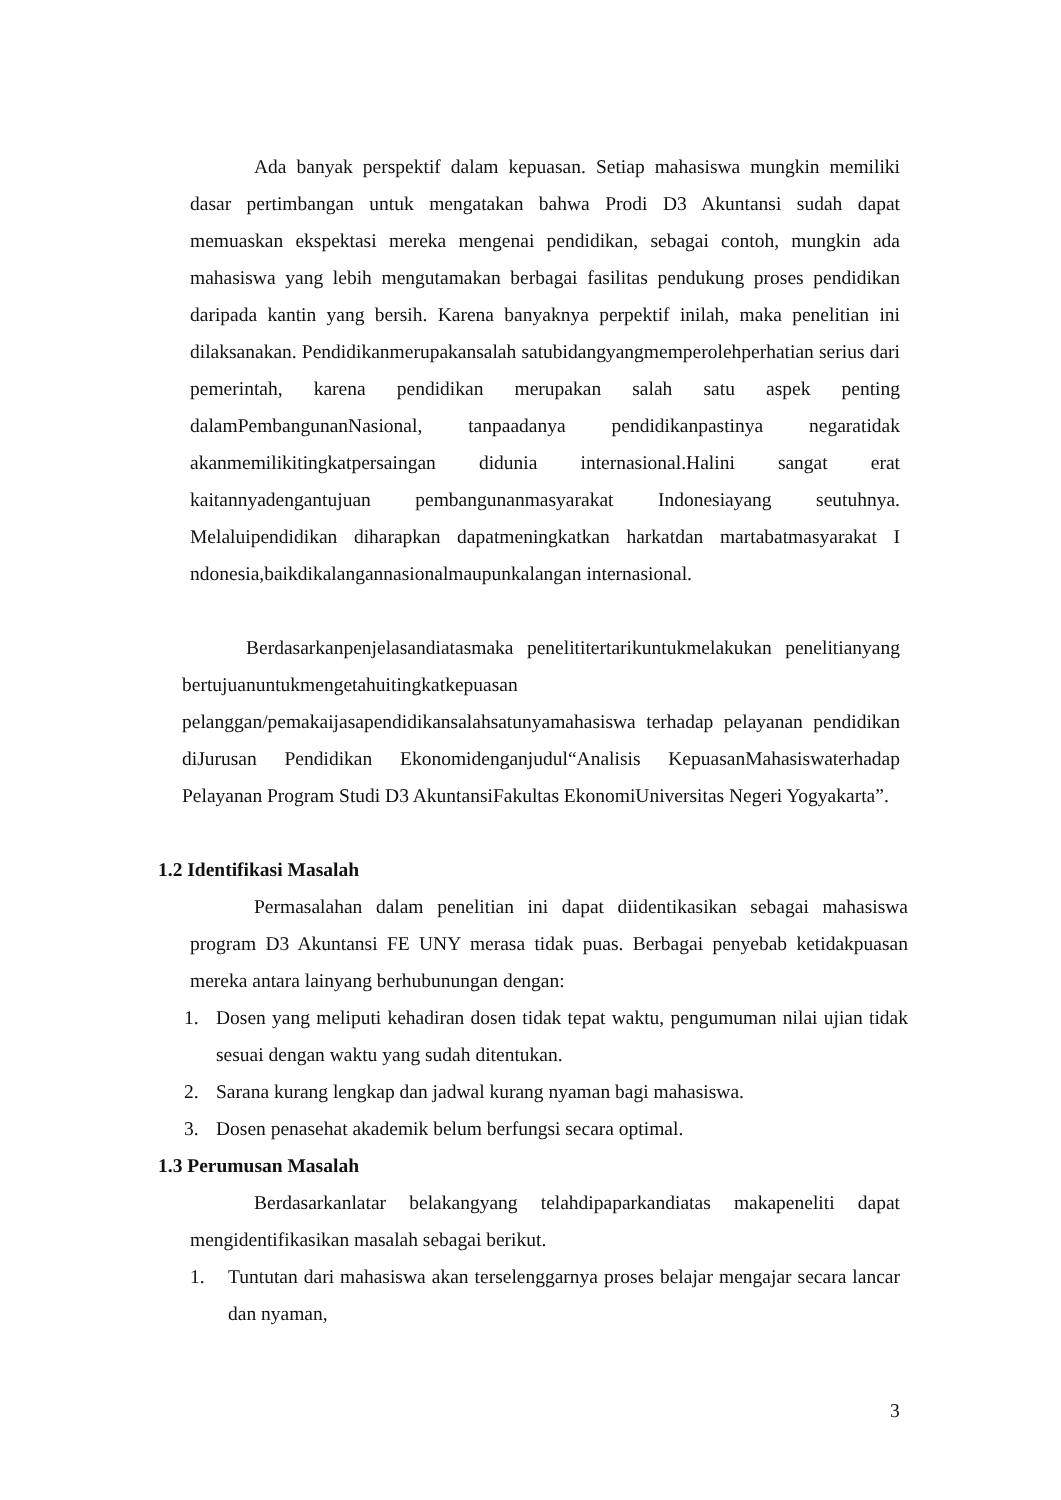Ada banyak perspektif dalam kepuasan. Setiap mahasiswa mungkin memiliki dasar pertimbangan untuk mengatakan bahwa Prodi D3 Akuntansi sudah dapat memuaskan ekspektasi mereka mengenai pendidikan, sebagai contoh, mungkin ada mahasiswa yang lebih mengutamakan berbagai fasilitas pendukung proses pendidikan daripada kantin yang bersih. Karena banyaknya perpektif inilah, maka penelitian ini dilaksanakan. Pendidikanmerupakansalah satubidangyangmemperolehperhatian serius dari pemerintah, karena pendidikan merupakan salah satu aspek penting dalamPembangunanNasional, tanpaadanya pendidikanpastinya negaratidak akanmemilikitingkatpersaingan didunia internasional.Halini sangat erat kaitannyadengantujuan pembangunanmasyarakat Indonesiayang seutuhnya. Melaluipendidikan diharapkan dapatmeningkatkan harkatdan martabatmasyarakat I ndonesia,baikdikalangannasionalmaupunkalangan internasional.
Berdasarkanpenjelasandiatasmaka penelititertarikuntukmelakukan penelitianyang bertujuanuntukmengetahuitingkatkepuasan pelanggan/pemakaijasapendidikansalahsatunyamahasiswa terhadap pelayanan pendidikan diJurusan Pendidikan Ekonomidenganjudul“Analisis KepuasanMahasiswaterhadap Pelayanan Program Studi D3 AkuntansiFakultas EkonomiUniversitas Negeri Yogyakarta”.
1.2 Identifikasi Masalah
Permasalahan dalam penelitian ini dapat diidentikasikan sebagai mahasiswa program D3 Akuntansi FE UNY merasa tidak puas. Berbagai penyebab ketidakpuasan mereka antara lainyang berhubunungan dengan:
1. Dosen yang meliputi kehadiran dosen tidak tepat waktu, pengumuman nilai ujian tidak sesuai dengan waktu yang sudah ditentukan.
2. Sarana kurang lengkap dan jadwal kurang nyaman bagi mahasiswa.
3. Dosen penasehat akademik belum berfungsi secara optimal.
1.3 Perumusan Masalah
Berdasarkanlatar belakangyang telahdipaparkandiatas makapeneliti dapat mengidentifikasikan masalah sebagai berikut.
1. Tuntutan dari mahasiswa akan terselenggarnya proses belajar mengajar secara lancar dan nyaman,
3